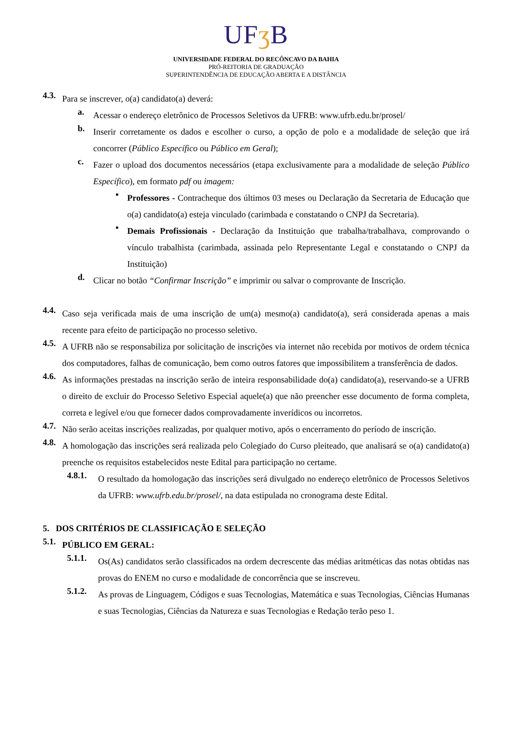UFʒ B
UNIVERSIDADE FEDERAL DO RECÔNCAVO DA BAHIA
PRÓ-REITORIA DE GRADUAÇÃO
SUPERINTENDÊNCIA DE EDUCAÇÃO ABERTA E A DISTÂNCIA
4.3. Para se inscrever, o(a) candidato(a) deverá:
a. Acessar o endereço eletrônico de Processos Seletivos da UFRB: www.ufrb.edu.br/prosel/
b. Inserir corretamente os dados e escolher o curso, a opção de polo e a modalidade de seleção que irá concorrer (Público Específico ou Público em Geral);
c. Fazer o upload dos documentos necessários (etapa exclusivamente para a modalidade de seleção Público Específico), em formato pdf ou imagem:
▪ Professores - Contracheque dos últimos 03 meses ou Declaração da Secretaria de Educação que o(a) candidato(a) esteja vinculado (carimbada e constatando o CNPJ da Secretaria).
▪ Demais Profissionais - Declaração da Instituição que trabalha/trabalhava, comprovando o vínculo trabalhista (carimbada, assinada pelo Representante Legal e constatando o CNPJ da Instituição)
d. Clicar no botão “Confirmar Inscrição” e imprimir ou salvar o comprovante de Inscrição.
4.4. Caso seja verificada mais de uma inscrição de um(a) mesmo(a) candidato(a), será considerada apenas a mais recente para efeito de participação no processo seletivo.
4.5. A UFRB não se responsabiliza por solicitação de inscrições via internet não recebida por motivos de ordem técnica dos computadores, falhas de comunicação, bem como outros fatores que impossibilitem a transferência de dados.
4.6. As informações prestadas na inscrição serão de inteira responsabilidade do(a) candidato(a), reservando-se a UFRB o direito de excluir do Processo Seletivo Especial aquele(a) que não preencher esse documento de forma completa, correta e legível e/ou que fornecer dados comprovadamente inverídicos ou incorretos.
4.7. Não serão aceitas inscrições realizadas, por qualquer motivo, após o encerramento do período de inscrição.
4.8. A homologação das inscrições será realizada pelo Colegiado do Curso pleiteado, que analisará se o(a) candidato(a) preenche os requisitos estabelecidos neste Edital para participação no certame.
4.8.1. O resultado da homologação das inscrições será divulgado no endereço eletrônico de Processos Seletivos da UFRB: www.ufrb.edu.br/prosel/, na data estipulada no cronograma deste Edital.
5. DOS CRITÉRIOS DE CLASSIFICAÇÃO E SELEÇÃO
5.1. PÚBLICO EM GERAL:
5.1.1. Os(As) candidatos serão classificados na ordem decrescente das médias aritméticas das notas obtidas nas provas do ENEM no curso e modalidade de concorrência que se inscreveu.
5.1.2. As provas de Linguagem, Códigos e suas Tecnologias, Matemática e suas Tecnologias, Ciências Humanas e suas Tecnologias, Ciências da Natureza e suas Tecnologias e Redação terão peso 1.